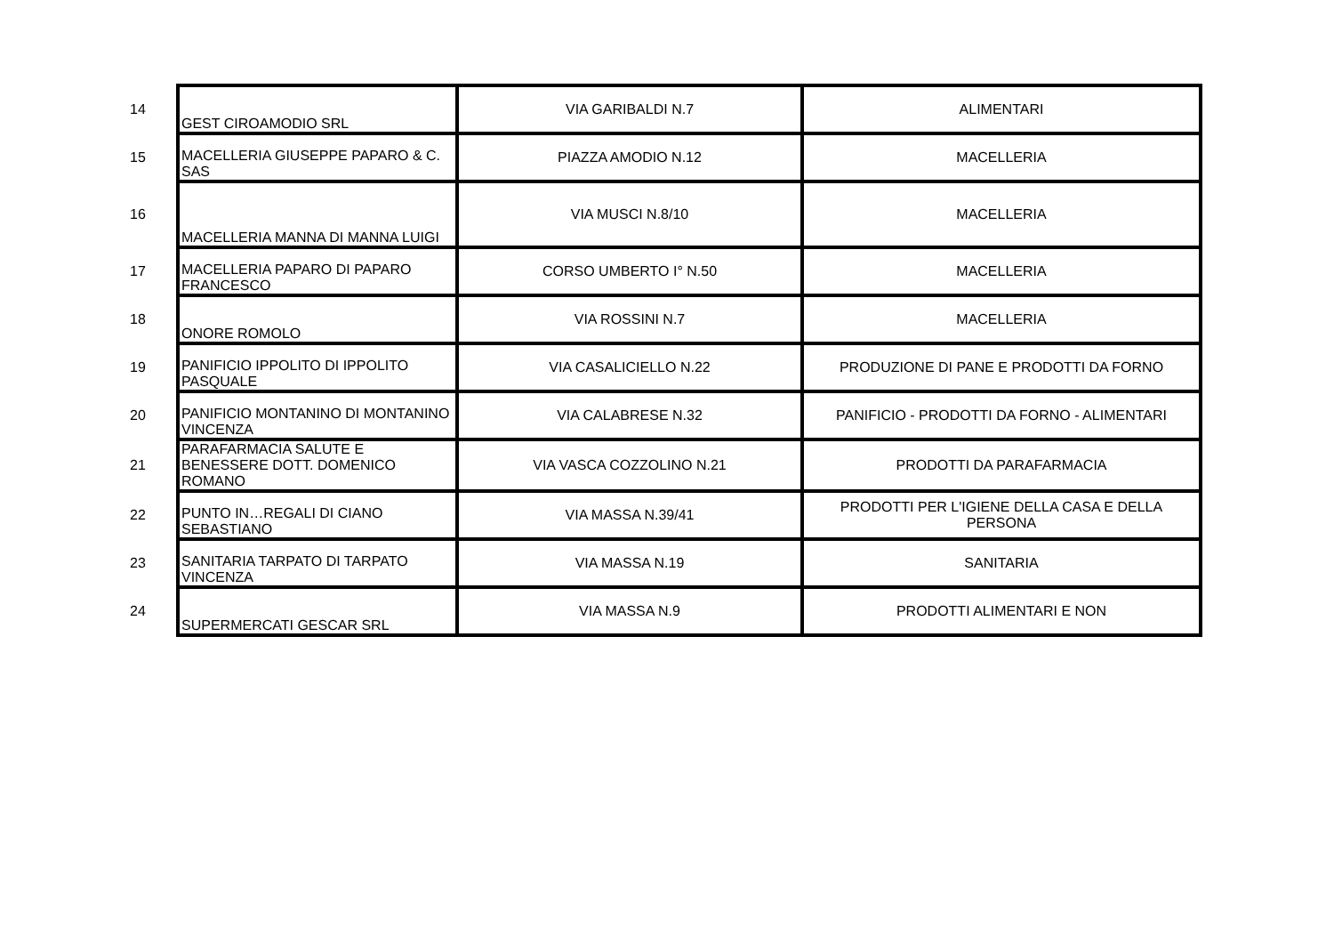| 14 | GEST CIROAMODIO SRL | VIA GARIBALDI N.7 | ALIMENTARI |
| 15 | MACELLERIA GIUSEPPE PAPARO & C. SAS | PIAZZA AMODIO N.12 | MACELLERIA |
| 16 | MACELLERIA MANNA DI MANNA LUIGI | VIA MUSCI N.8/10 | MACELLERIA |
| 17 | MACELLERIA PAPARO DI PAPARO FRANCESCO | CORSO UMBERTO I° N.50 | MACELLERIA |
| 18 | ONORE ROMOLO | VIA ROSSINI N.7 | MACELLERIA |
| 19 | PANIFICIO IPPOLITO DI IPPOLITO PASQUALE | VIA CASALICIELLO N.22 | PRODUZIONE DI PANE E PRODOTTI DA FORNO |
| 20 | PANIFICIO MONTANINO DI MONTANINO VINCENZA | VIA CALABRESE N.32 | PANIFICIO - PRODOTTI DA FORNO - ALIMENTARI |
| 21 | PARAFARMACIA SALUTE E BENESSERE DOTT. DOMENICO ROMANO | VIA VASCA COZZOLINO N.21 | PRODOTTI DA PARAFARMACIA |
| 22 | PUNTO IN…REGALI DI CIANO SEBASTIANO | VIA MASSA N.39/41 | PRODOTTI PER L'IGIENE DELLA CASA E DELLA PERSONA |
| 23 | SANITARIA TARPATO DI TARPATO VINCENZA | VIA MASSA N.19 | SANITARIA |
| 24 | SUPERMERCATI GESCAR SRL | VIA MASSA N.9 | PRODOTTI ALIMENTARI E NON |